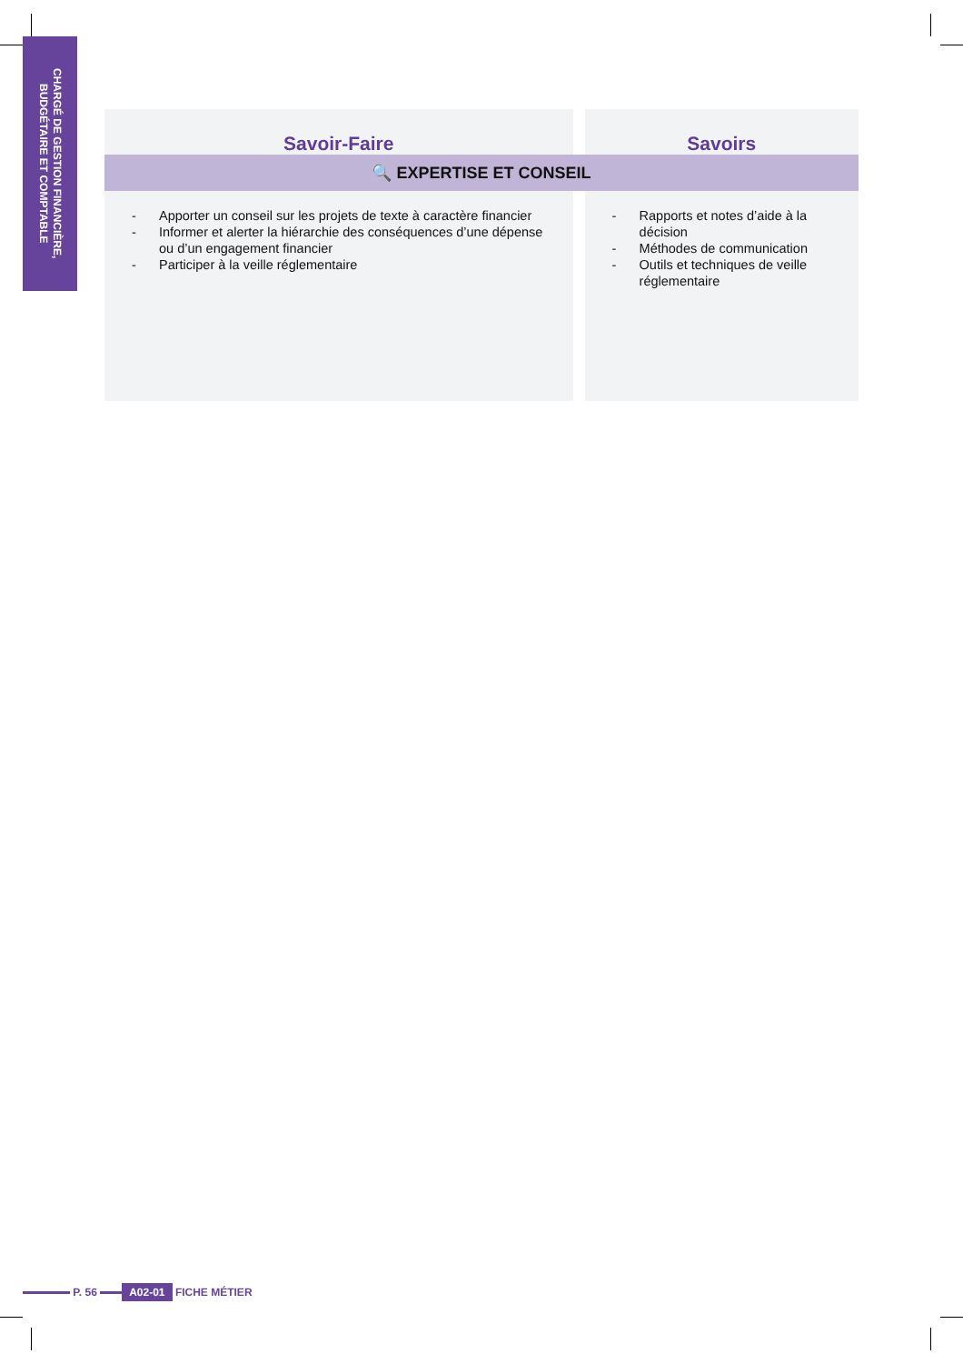CHARGÉ DE GESTION FINANCIÈRE, BUDGÉTAIRE ET COMPTABLE
| Savoir-Faire | | Savoirs |
| --- | --- | --- |
| 🔍 EXPERTISE ET CONSEIL | | |
| - Apporter un conseil sur les projets de texte à caractère financier - Informer et alerter la hiérarchie des conséquences d’une dépense ou d’un engagement financier - Participer à la veille réglementaire | | - Rapports et notes d’aide à la décision - Méthodes de communication - Outils et techniques de veille réglementaire |
P. 56
A02-01 FICHE MÉTIER